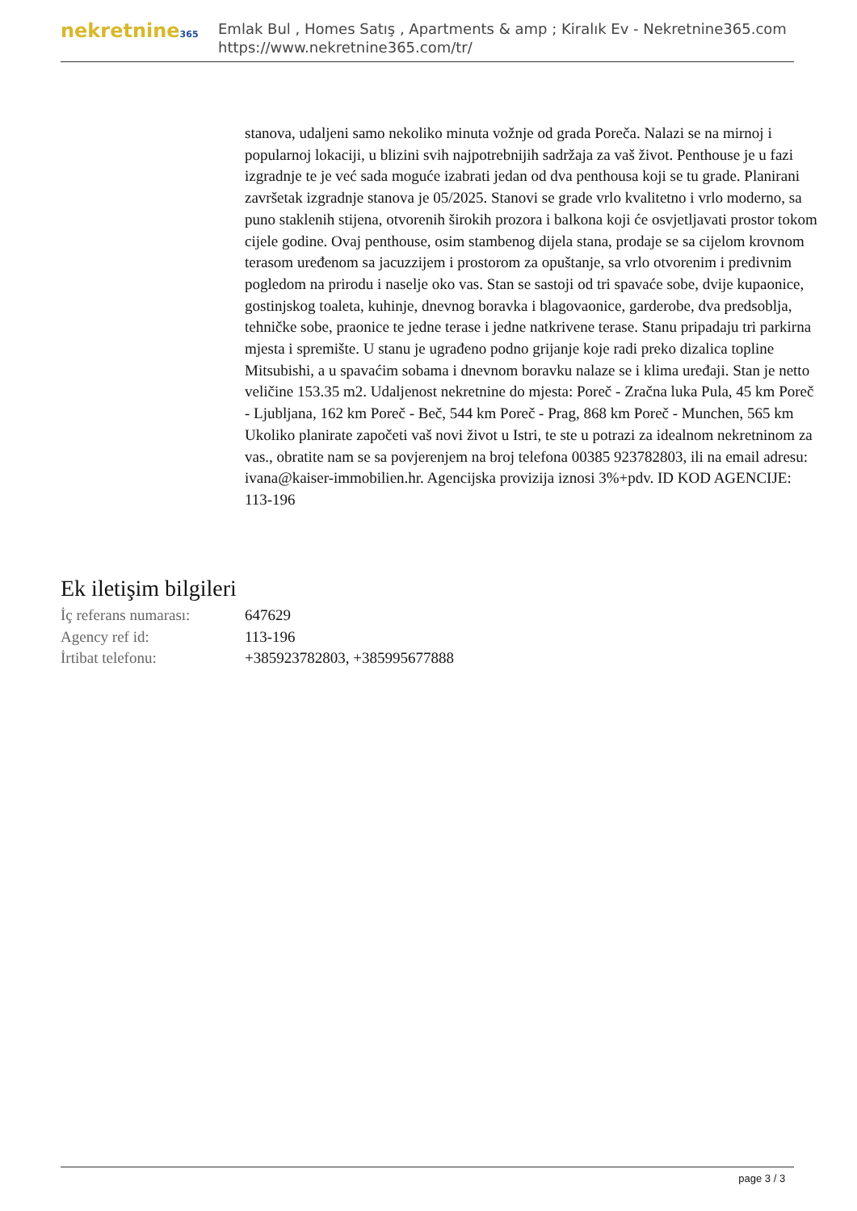nekretnine365
Emlak Bul , Homes Satış , Apartments & amp ; Kiralık Ev - Nekretnine365.com
https://www.nekretnine365.com/tr/
stanova, udaljeni samo nekoliko minuta vožnje od grada Poreča. Nalazi se na mirnoj i popularnoj lokaciji, u blizini svih najpotrebnijih sadržaja za vaš život. Penthouse je u fazi izgradnje te je već sada moguće izabrati jedan od dva penthousa koji se tu grade. Planirani završetak izgradnje stanova je 05/2025. Stanovi se grade vrlo kvalitetno i vrlo moderno, sa puno staklenih stijena, otvorenih širokih prozora i balkona koji će osvjetljavati prostor tokom cijele godine. Ovaj penthouse, osim stambenog dijela stana, prodaje se sa cijelom krovnom terasom uređenom sa jacuzzijem i prostorom za opuštanje, sa vrlo otvorenim i predivnim pogledom na prirodu i naselje oko vas. Stan se sastoji od tri spavaće sobe, dvije kupaonice, gostinjskog toaleta, kuhinje, dnevnog boravka i blagovaonice, garderobe, dva predsoblja, tehničke sobe, praonice te jedne terase i jedne natkrivene terase. Stanu pripadaju tri parkirna mjesta i spremište. U stanu je ugrađeno podno grijanje koje radi preko dizalica topline Mitsubishi, a u spavaćim sobama i dnevnom boravku nalaze se i klima uređaji. Stan je netto veličine 153.35 m2. Udaljenost nekretnine do mjesta: Poreč - Zračna luka Pula, 45 km Poreč - Ljubljana, 162 km Poreč - Beč, 544 km Poreč - Prag, 868 km Poreč - Munchen, 565 km Ukoliko planirate započeti vaš novi život u Istri, te ste u potrazi za idealnom nekretninom za vas., obratite nam se sa povjerenjem na broj telefona 00385 923782803, ili na email adresu: ivana@kaiser-immobilien.hr. Agencijska provizija iznosi 3%+pdv. ID KOD AGENCIJE: 113-196
Ek iletişim bilgileri
| İç referans numarası: | 647629 |
| Agency ref id: | 113-196 |
| İrtibat telefonu: | +385923782803, +385995677888 |
page 3 / 3